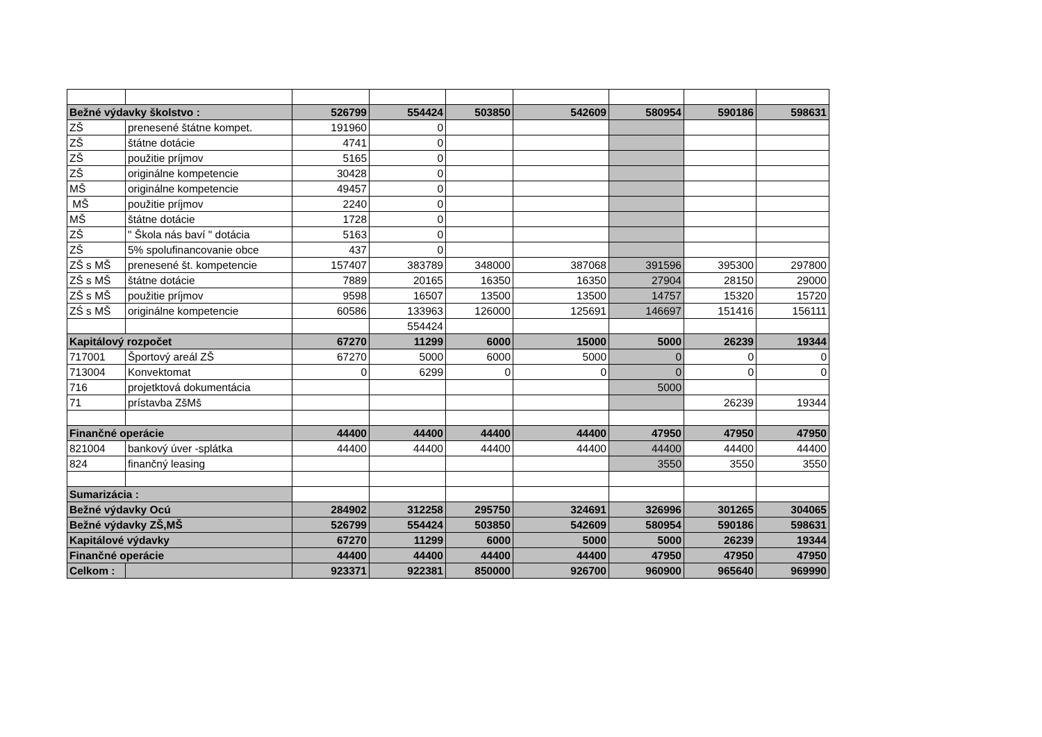| Bežné výdavky školstvo : | | 526799 | 554424 | 503850 | 542609 | 580954 | 590186 | 598631 |
| ZŠ | prenesené štátne kompet. | 191960 | 0 | | | | | |
| ZŠ | štátne dotácie | 4741 | 0 | | | | | |
| ZŠ | použitie príjmov | 5165 | 0 | | | | | |
| ZŠ | originálne kompetencie | 30428 | 0 | | | | | |
| MŠ | originálne kompetencie | 49457 | 0 | | | | | |
| MŠ | použitie príjmov | 2240 | 0 | | | | | |
| MŠ | štátne dotácie | 1728 | 0 | | | | | |
| ZŠ | " Škola nás baví " dotácia | 5163 | 0 | | | | | |
| ZŠ | 5% spolufinancovanie obce | 437 | 0 | | | | | |
| ZŠ s MŠ | prenesené št. kompetencie | 157407 | 383789 | 348000 | 387068 | 391596 | 395300 | 297800 |
| ZŠ s MŠ | štátne dotácie | 7889 | 20165 | 16350 | 16350 | 27904 | 28150 | 29000 |
| ZŠ s MŠ | použitie príjmov | 9598 | 16507 | 13500 | 13500 | 14757 | 15320 | 15720 |
| ZŚ s MŠ | originálne kompetencie | 60586 | 133963 | 126000 | 125691 | 146697 | 151416 | 156111 |
| | | | 554424 | | | | | |
| Kapitálový rozpočet | | 67270 | 11299 | 6000 | 15000 | 5000 | 26239 | 19344 |
| 717001 | Športový areál ZŠ | 67270 | 5000 | 6000 | 5000 | 0 | 0 | 0 |
| 713004 | Konvektomat | 0 | 6299 | 0 | 0 | 0 | 0 | 0 |
| 716 | projetktová dokumentácia | | | | | 5000 | | |
| 71 | prístavba ZšMš | | | | | | 26239 | 19344 |
| Finančné operácie | | 44400 | 44400 | 44400 | 44400 | 47950 | 47950 | 47950 |
| 821004 | bankový úver -splátka | 44400 | 44400 | 44400 | 44400 | 44400 | 44400 | 44400 |
| 824 | finančný leasing | | | | | 3550 | 3550 | 3550 |
| Sumarizácia : | | | | | | | | |
| Bežné výdavky Ocú | | 284902 | 312258 | 295750 | 324691 | 326996 | 301265 | 304065 |
| Bežné výdavky ZŠ,MŠ | | 526799 | 554424 | 503850 | 542609 | 580954 | 590186 | 598631 |
| Kapitálové výdavky | | 67270 | 11299 | 6000 | 5000 | 5000 | 26239 | 19344 |
| Finančné operácie | | 44400 | 44400 | 44400 | 44400 | 47950 | 47950 | 47950 |
| Celkom : | | 923371 | 922381 | 850000 | 926700 | 960900 | 965640 | 969990 |